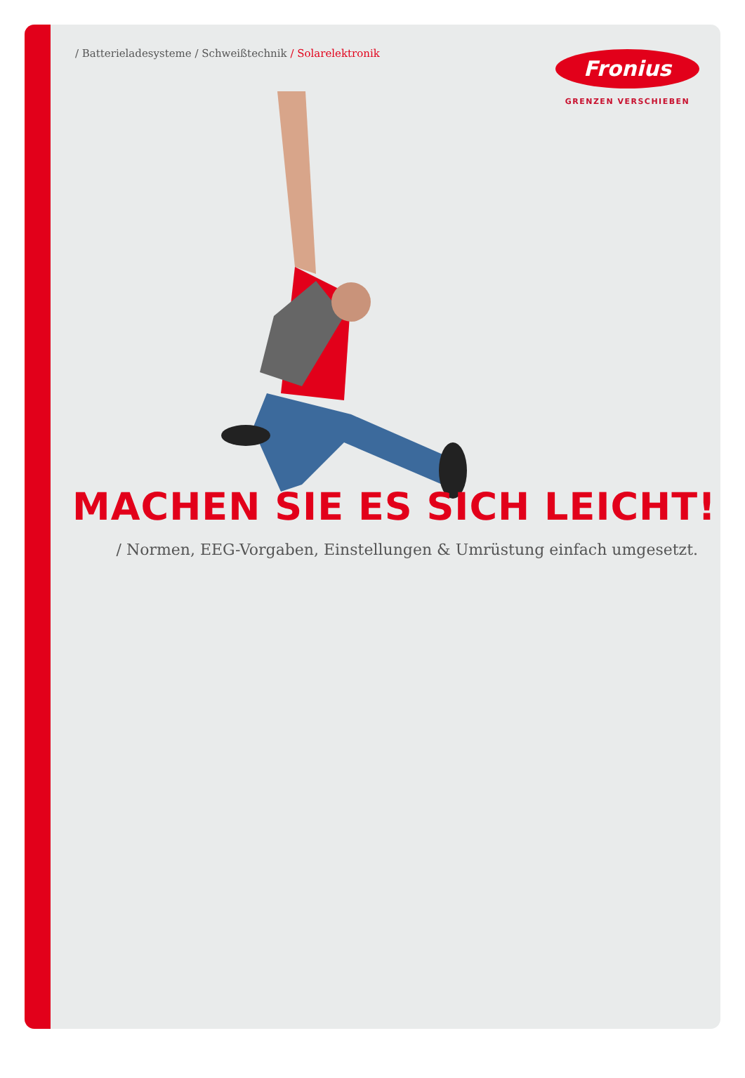/ Batterieladesysteme / Schweißtechnik / Solarelektronik
Fronius
GRENZEN VERSCHIEBEN
MACHEN SIE ES SICH LEICHT!
/ Normen, EEG-Vorgaben, Einstellungen & Umrüstung einfach umgesetzt.